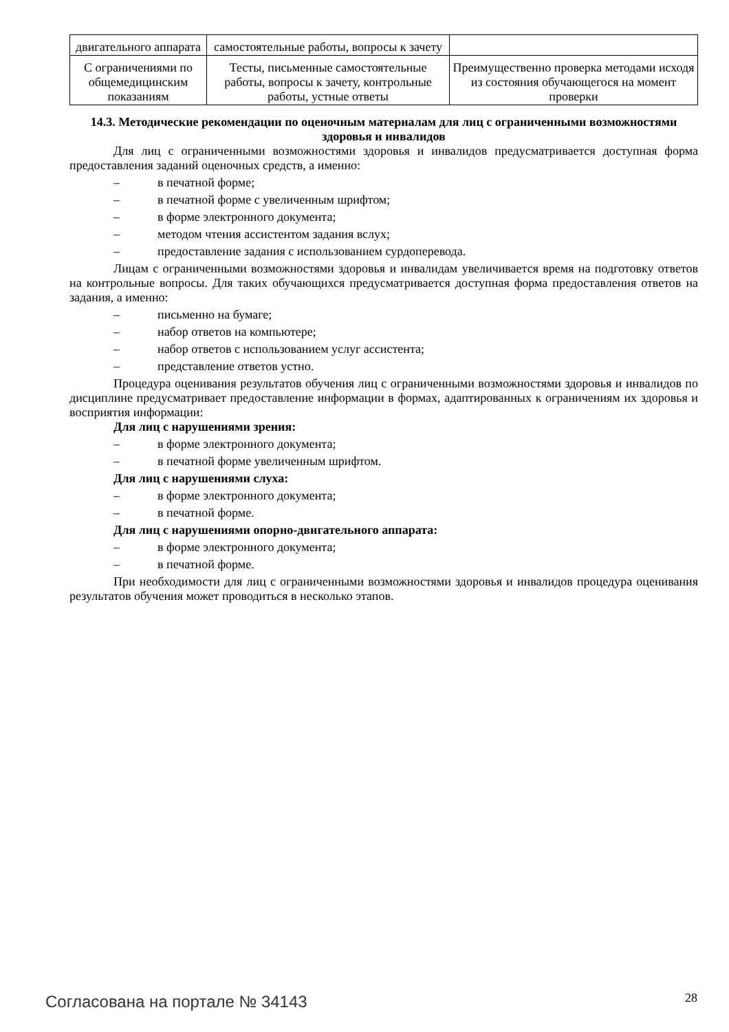| двигательного аппарата | самостоятельные работы, вопросы к зачету | |
| С ограничениями по общемедицинским показаниям | Тесты, письменные самостоятельные работы, вопросы к зачету, контрольные работы, устные ответы | Преимущественно проверка методами исходя из состояния обучающегося на момент проверки |
14.3. Методические рекомендации по оценочным материалам для лиц с ограниченными возможностями здоровья и инвалидов
Для лиц с ограниченными возможностями здоровья и инвалидов предусматривается доступная форма предоставления заданий оценочных средств, а именно:
– в печатной форме;
– в печатной форме с увеличенным шрифтом;
– в форме электронного документа;
– методом чтения ассистентом задания вслух;
– предоставление задания с использованием сурдоперевода.
Лицам с ограниченными возможностями здоровья и инвалидам увеличивается время на подготовку ответов на контрольные вопросы. Для таких обучающихся предусматривается доступная форма предоставления ответов на задания, а именно:
– письменно на бумаге;
– набор ответов на компьютере;
– набор ответов с использованием услуг ассистента;
– представление ответов устно.
Процедура оценивания результатов обучения лиц с ограниченными возможностями здоровья и инвалидов по дисциплине предусматривает предоставление информации в формах, адаптированных к ограничениям их здоровья и восприятия информации:
Для лиц с нарушениями зрения:
– в форме электронного документа;
– в печатной форме увеличенным шрифтом.
Для лиц с нарушениями слуха:
– в форме электронного документа;
– в печатной форме.
Для лиц с нарушениями опорно-двигательного аппарата:
– в форме электронного документа;
– в печатной форме.
При необходимости для лиц с ограниченными возможностями здоровья и инвалидов процедура оценивания результатов обучения может проводиться в несколько этапов.
Согласована на портале № 34143 28